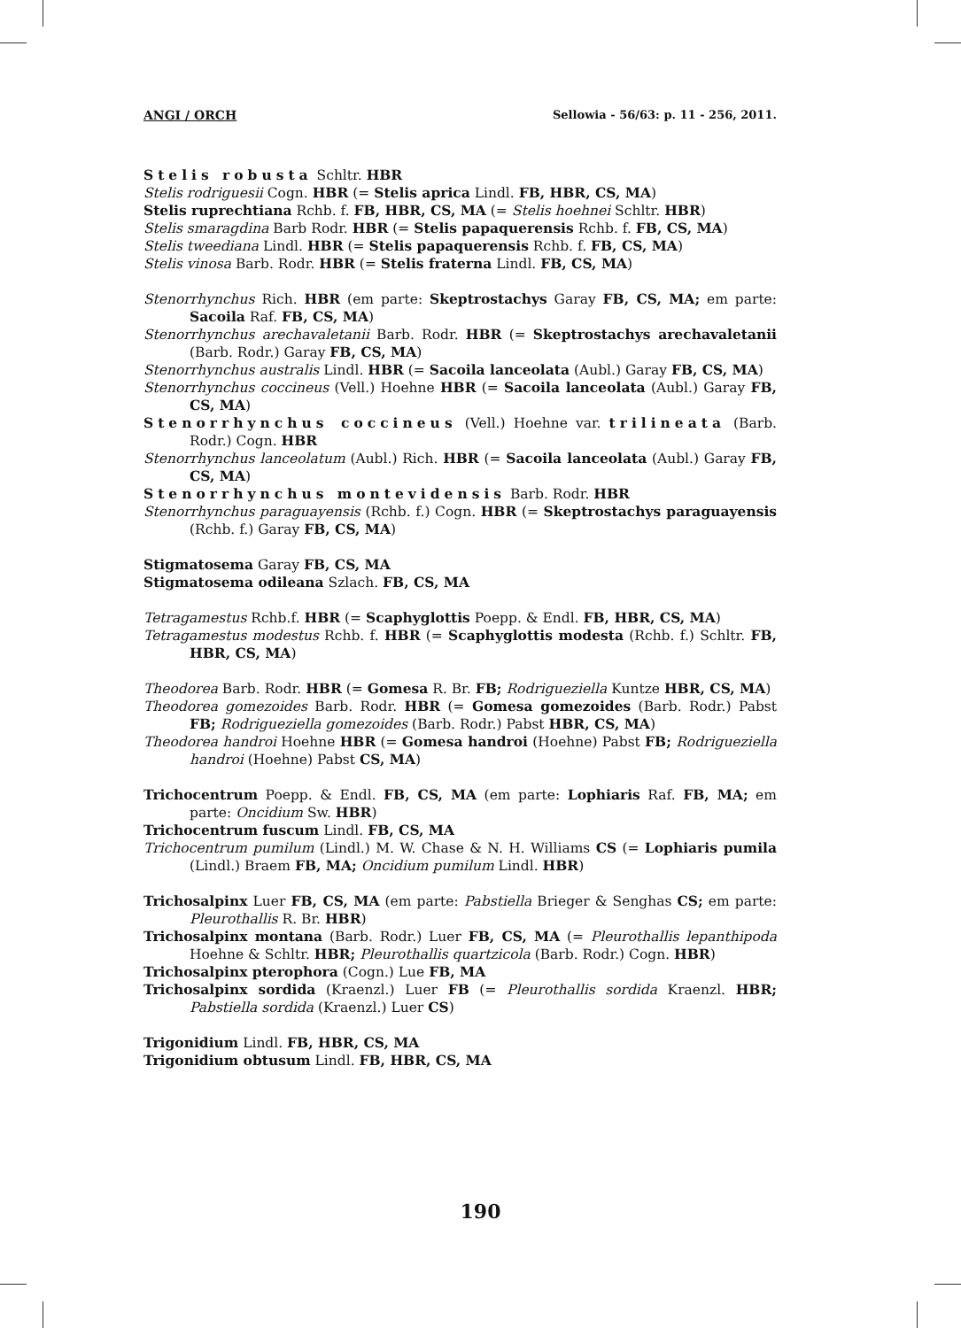ANGI / ORCH Sellowia - 56/63: p. 11 - 256, 2011.
Stelis robusta Schltr. HBR
Stelis rodriguesii Cogn. HBR (= Stelis aprica Lindl. FB, HBR, CS, MA)
Stelis ruprechtiana Rchb. f. FB, HBR, CS, MA (= Stelis hoehnei Schltr. HBR)
Stelis smaragdina Barb Rodr. HBR (= Stelis papaquerensis Rchb. f. FB, CS, MA)
Stelis tweediana Lindl. HBR (= Stelis papaquerensis Rchb. f. FB, CS, MA)
Stelis vinosa Barb. Rodr. HBR (= Stelis fraterna Lindl. FB, CS, MA)
Stenorrhynchus Rich. HBR (em parte: Skeptrostachys Garay FB, CS, MA; em parte: Sacoila Raf. FB, CS, MA)
Stenorrhynchus arechavaletanii Barb. Rodr. HBR (= Skeptrostachys arechavaletanii (Barb. Rodr.) Garay FB, CS, MA)
Stenorrhynchus australis Lindl. HBR (= Sacoila lanceolata (Aubl.) Garay FB, CS, MA)
Stenorrhynchus coccineus (Vell.) Hoehne HBR (= Sacoila lanceolata (Aubl.) Garay FB, CS, MA)
Stenorrhynchus coccineus (Vell.) Hoehne var. trilineata (Barb. Rodr.) Cogn. HBR
Stenorrhynchus lanceolatum (Aubl.) Rich. HBR (= Sacoila lanceolata (Aubl.) Garay FB, CS, MA)
Stenorrhynchus montevidensis Barb. Rodr. HBR
Stenorrhynchus paraguayensis (Rchb. f.) Cogn. HBR (= Skeptrostachys paraguayensis (Rchb. f.) Garay FB, CS, MA)
Stigmatosema Garay FB, CS, MA
Stigmatosema odileana Szlach. FB, CS, MA
Tetragamestus Rchb.f. HBR (= Scaphyglottis Poepp. & Endl. FB, HBR, CS, MA)
Tetragamestus modestus Rchb. f. HBR (= Scaphyglottis modesta (Rchb. f.) Schltr. FB, HBR, CS, MA)
Theodorea Barb. Rodr. HBR (= Gomesa R. Br. FB; Rodrigueziella Kuntze HBR, CS, MA)
Theodorea gomezoides Barb. Rodr. HBR (= Gomesa gomezoides (Barb. Rodr.) Pabst FB; Rodrigueziella gomezoides (Barb. Rodr.) Pabst HBR, CS, MA)
Theodorea handroi Hoehne HBR (= Gomesa handroi (Hoehne) Pabst FB; Rodrigueziella handroi (Hoehne) Pabst CS, MA)
Trichocentrum Poepp. & Endl. FB, CS, MA (em parte: Lophiaris Raf. FB, MA; em parte: Oncidium Sw. HBR)
Trichocentrum fuscum Lindl. FB, CS, MA
Trichocentrum pumilum (Lindl.) M. W. Chase & N. H. Williams CS (= Lophiaris pumila (Lindl.) Braem FB, MA; Oncidium pumilum Lindl. HBR)
Trichosalpinx Luer FB, CS, MA (em parte: Pabstiella Brieger & Senghas CS; em parte: Pleurothallis R. Br. HBR)
Trichosalpinx montana (Barb. Rodr.) Luer FB, CS, MA (= Pleurothallis lepanthipoda Hoehne & Schltr. HBR; Pleurothallis quartzicola (Barb. Rodr.) Cogn. HBR)
Trichosalpinx pterophora (Cogn.) Lue FB, MA
Trichosalpinx sordida (Kraenzl.) Luer FB (= Pleurothallis sordida Kraenzl. HBR; Pabstiella sordida (Kraenzl.) Luer CS)
Trigonidium Lindl. FB, HBR, CS, MA
Trigonidium obtusum Lindl. FB, HBR, CS, MA
190